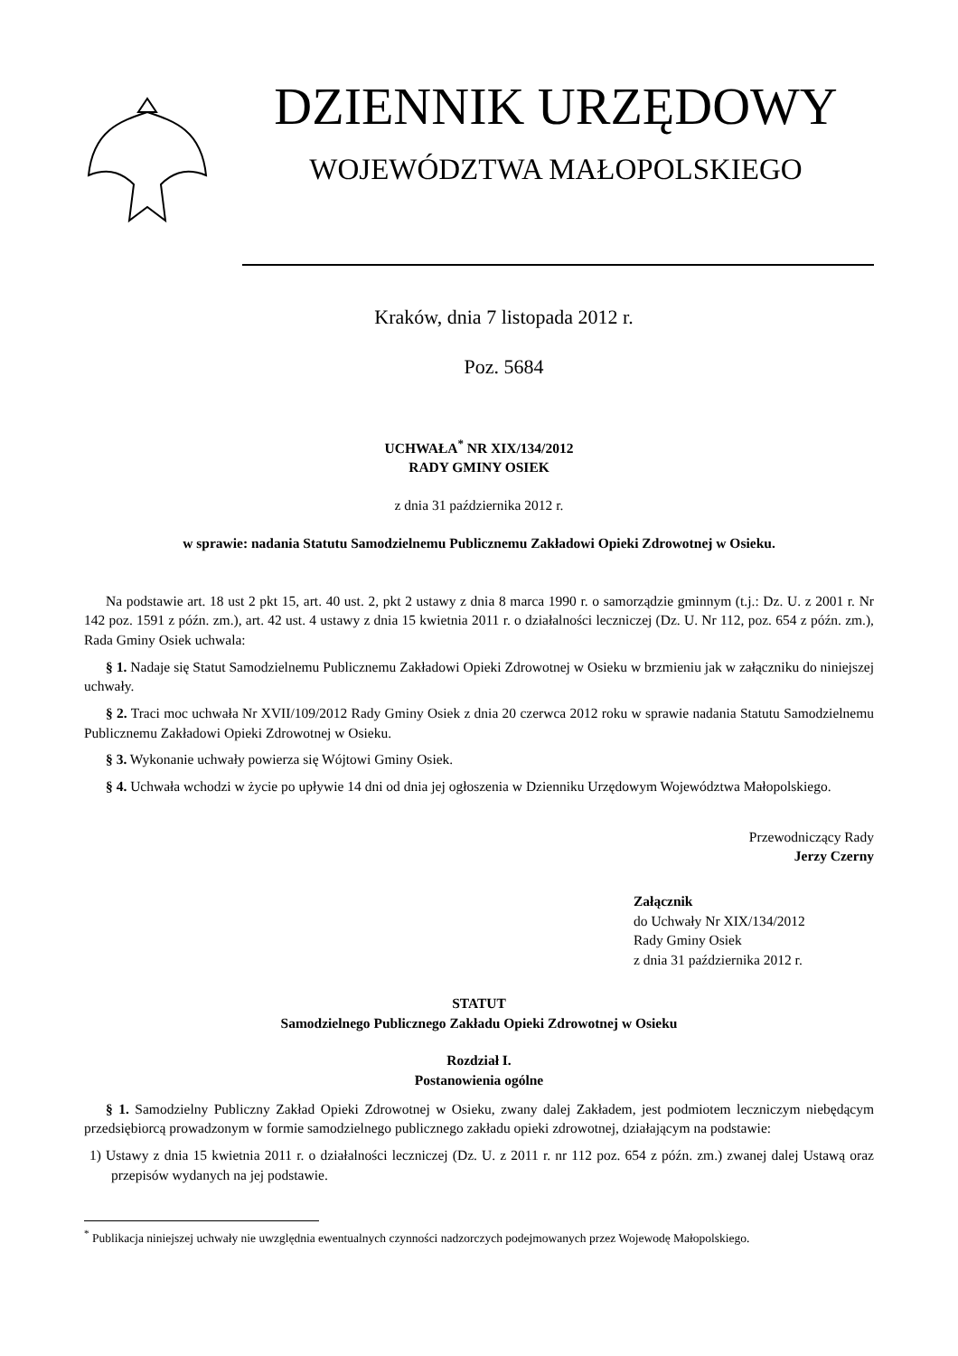DZIENNIK URZĘDOWY
WOJEWÓDZTWA MAŁOPOLSKIEGO
Kraków, dnia 7 listopada 2012 r.
Poz. 5684
UCHWAŁA<sup>*</sup> NR XIX/134/2012
RADY GMINY OSIEK
z dnia 31 października 2012 r.
w sprawie: nadania Statutu Samodzielnemu Publicznemu Zakładowi Opieki Zdrowotnej w Osieku.
Na podstawie art. 18 ust 2 pkt 15, art. 40 ust. 2, pkt 2 ustawy z dnia 8 marca 1990 r. o samorządzie gminnym (t.j.: Dz. U. z 2001 r. Nr 142 poz. 1591 z późn. zm.), art. 42 ust. 4 ustawy z dnia 15 kwietnia 2011 r. o działalności leczniczej (Dz. U. Nr 112, poz. 654 z późn. zm.), Rada Gminy Osiek uchwala:
§ 1. Nadaje się Statut Samodzielnemu Publicznemu Zakładowi Opieki Zdrowotnej w Osieku w brzmieniu jak w załączniku do niniejszej uchwały.
§ 2. Traci moc uchwała Nr XVII/109/2012 Rady Gminy Osiek z dnia 20 czerwca 2012 roku w sprawie nadania Statutu Samodzielnemu Publicznemu Zakładowi Opieki Zdrowotnej w Osieku.
§ 3. Wykonanie uchwały powierza się Wójtowi Gminy Osiek.
§ 4. Uchwała wchodzi w życie po upływie 14 dni od dnia jej ogłoszenia w Dzienniku Urzędowym Województwa Małopolskiego.
Przewodniczący Rady
Jerzy Czerny
Załącznik
do Uchwały Nr XIX/134/2012
Rady Gminy Osiek
z dnia 31 października 2012 r.
STATUT
Samodzielnego Publicznego Zakładu Opieki Zdrowotnej w Osieku
Rozdział I.
Postanowienia ogólne
§ 1. Samodzielny Publiczny Zakład Opieki Zdrowotnej w Osieku, zwany dalej Zakładem, jest podmiotem leczniczym niebędącym przedsiębiorcą prowadzonym w formie samodzielnego publicznego zakładu opieki zdrowotnej, działającym na podstawie:
1) Ustawy z dnia 15 kwietnia 2011 r. o działalności leczniczej (Dz. U. z 2011 r. nr 112 poz. 654 z późn. zm.) zwanej dalej Ustawą oraz przepisów wydanych na jej podstawie.
<sup>*</sup> Publikacja niniejszej uchwały nie uwzględnia ewentualnych czynności nadzorczych podejmowanych przez Wojewodę Małopolskiego.